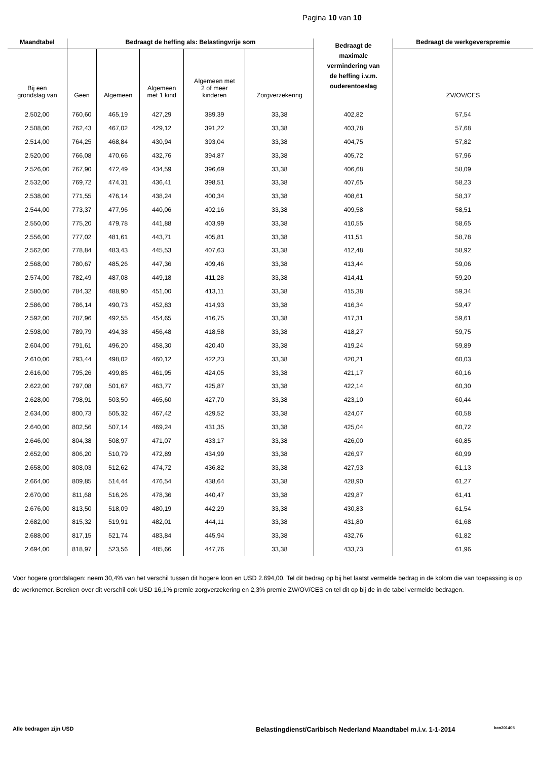Pagina 10 van 10
| Maandtabel | Bedraagt de heffing als: Belastingvrije som | | | | | Bedraagt de maximale vermindering van de heffing i.v.m. ouderentoeslag | Bedraagt de werkgeverspremie |
| --- | --- | --- | --- | --- | --- | --- | --- |
| Bij een grondslag van | Geen | Algemeen | Algemeen met 1 kind | Algemeen met 2 of meer kinderen | Zorgverzekering | | ZV/OV/CES |
| 2.502,00 | 760,60 | 465,19 | 427,29 | 389,39 | 33,38 | 402,82 | 57,54 |
| 2.508,00 | 762,43 | 467,02 | 429,12 | 391,22 | 33,38 | 403,78 | 57,68 |
| 2.514,00 | 764,25 | 468,84 | 430,94 | 393,04 | 33,38 | 404,75 | 57,82 |
| 2.520,00 | 766,08 | 470,66 | 432,76 | 394,87 | 33,38 | 405,72 | 57,96 |
| 2.526,00 | 767,90 | 472,49 | 434,59 | 396,69 | 33,38 | 406,68 | 58,09 |
| 2.532,00 | 769,72 | 474,31 | 436,41 | 398,51 | 33,38 | 407,65 | 58,23 |
| 2.538,00 | 771,55 | 476,14 | 438,24 | 400,34 | 33,38 | 408,61 | 58,37 |
| 2.544,00 | 773,37 | 477,96 | 440,06 | 402,16 | 33,38 | 409,58 | 58,51 |
| 2.550,00 | 775,20 | 479,78 | 441,88 | 403,99 | 33,38 | 410,55 | 58,65 |
| 2.556,00 | 777,02 | 481,61 | 443,71 | 405,81 | 33,38 | 411,51 | 58,78 |
| 2.562,00 | 778,84 | 483,43 | 445,53 | 407,63 | 33,38 | 412,48 | 58,92 |
| 2.568,00 | 780,67 | 485,26 | 447,36 | 409,46 | 33,38 | 413,44 | 59,06 |
| 2.574,00 | 782,49 | 487,08 | 449,18 | 411,28 | 33,38 | 414,41 | 59,20 |
| 2.580,00 | 784,32 | 488,90 | 451,00 | 413,11 | 33,38 | 415,38 | 59,34 |
| 2.586,00 | 786,14 | 490,73 | 452,83 | 414,93 | 33,38 | 416,34 | 59,47 |
| 2.592,00 | 787,96 | 492,55 | 454,65 | 416,75 | 33,38 | 417,31 | 59,61 |
| 2.598,00 | 789,79 | 494,38 | 456,48 | 418,58 | 33,38 | 418,27 | 59,75 |
| 2.604,00 | 791,61 | 496,20 | 458,30 | 420,40 | 33,38 | 419,24 | 59,89 |
| 2.610,00 | 793,44 | 498,02 | 460,12 | 422,23 | 33,38 | 420,21 | 60,03 |
| 2.616,00 | 795,26 | 499,85 | 461,95 | 424,05 | 33,38 | 421,17 | 60,16 |
| 2.622,00 | 797,08 | 501,67 | 463,77 | 425,87 | 33,38 | 422,14 | 60,30 |
| 2.628,00 | 798,91 | 503,50 | 465,60 | 427,70 | 33,38 | 423,10 | 60,44 |
| 2.634,00 | 800,73 | 505,32 | 467,42 | 429,52 | 33,38 | 424,07 | 60,58 |
| 2.640,00 | 802,56 | 507,14 | 469,24 | 431,35 | 33,38 | 425,04 | 60,72 |
| 2.646,00 | 804,38 | 508,97 | 471,07 | 433,17 | 33,38 | 426,00 | 60,85 |
| 2.652,00 | 806,20 | 510,79 | 472,89 | 434,99 | 33,38 | 426,97 | 60,99 |
| 2.658,00 | 808,03 | 512,62 | 474,72 | 436,82 | 33,38 | 427,93 | 61,13 |
| 2.664,00 | 809,85 | 514,44 | 476,54 | 438,64 | 33,38 | 428,90 | 61,27 |
| 2.670,00 | 811,68 | 516,26 | 478,36 | 440,47 | 33,38 | 429,87 | 61,41 |
| 2.676,00 | 813,50 | 518,09 | 480,19 | 442,29 | 33,38 | 430,83 | 61,54 |
| 2.682,00 | 815,32 | 519,91 | 482,01 | 444,11 | 33,38 | 431,80 | 61,68 |
| 2.688,00 | 817,15 | 521,74 | 483,84 | 445,94 | 33,38 | 432,76 | 61,82 |
| 2.694,00 | 818,97 | 523,56 | 485,66 | 447,76 | 33,38 | 433,73 | 61,96 |
Voor hogere grondslagen: neem 30,4% van het verschil tussen dit hogere loon en USD 2.694,00. Tel dit bedrag op bij het laatst vermelde bedrag in de kolom die van toepassing is op de werknemer. Bereken over dit verschil ook USD 16,1% premie zorgverzekering en 2,3% premie ZW/OV/CES en tel dit op bij de in de tabel vermelde bedragen.
Alle bedragen zijn USD Belastingdienst/Caribisch Nederland Maandtabel m.i.v. 1-1-2014 bcn201405